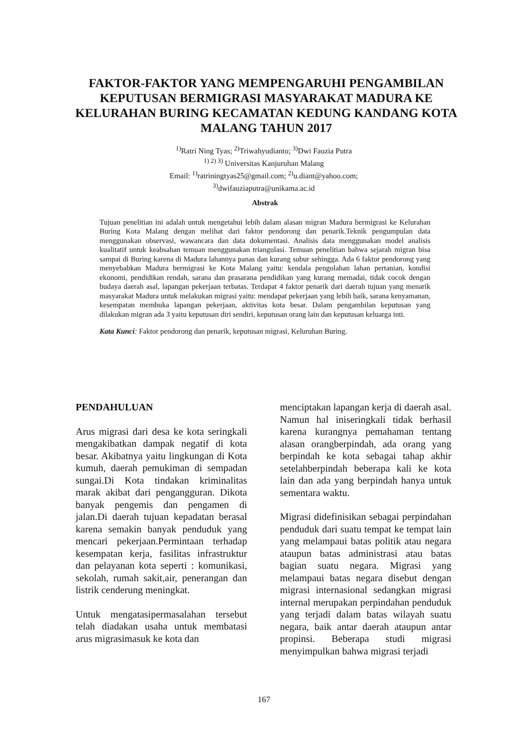FAKTOR-FAKTOR YANG MEMPENGARUHI PENGAMBILAN KEPUTUSAN BERMIGRASI MASYARAKAT MADURA KE KELURAHAN BURING KECAMATAN KEDUNG KANDANG KOTA MALANG TAHUN 2017
<sup>1)</sup> Ratri Ning Tyas; <sup>2)</sup>Triwahyudianto; <sup>3)</sup>Dwi Fauzia Putra
<sup>1) 2) 3)</sup> Universitas Kanjuruhan Malang
Email: <sup>1)</sup>ratriningtyas25@gmail.com; <sup>2)</sup>u.diant@yahoo.com;
<sup>3)</sup> dwifauziaputra@unikama.ac.id
Abstrak
Tujuan penelitian ini adalah untuk mengetahui lebih dalam alasan migran Madura bermigrasi ke Kelurahan Buring Kota Malang dengan melihat dari faktor pendorong dan penarik.Teknik pengumpulan data menggunakan observasi, wawancara dan data dokumentasi. Analisis data menggunakan model analisis kualitatif untuk keabsahan temuan menggunakan triangulasi. Temuan penelitian bahwa sejarah migran bisa sampai di Buring karena di Madura lahannya panas dan kurang subur sehingga. Ada 6 faktor pendorong yang menyebabkan Madura bermigrasi ke Kota Malang yaitu: kendala pengolahan lahan pertanian, kondisi ekonomi, pendidikan rendah, sarana dan prasarana pendidikan yang kurang memadai, tidak cocok dengan budaya daerah asal, lapangan pekerjaan terbatas. Terdapat 4 faktor penarik dari daerah tujuan yang menarik masyarakat Madura untuk melakukan migrasi yaitu: mendapat pekerjaan yang lebih baik, sarana kenyamanan, kesempatan membuka lapangan pekerjaan, aktivitas kota besar. Dalam pengambilan keputusan yang dilakukan migran ada 3 yaitu keputusan diri sendiri, keputusan orang lain dan keputusan keluarga inti.
Kata Kunci: Faktor pendorong dan penarik, keputusan migrasi, Keluruhan Buring.
PENDAHULUAN
Arus migrasi dari desa ke kota seringkali mengakibatkan dampak negatif di kota besar. Akibatnya yaitu lingkungan di Kota kumuh, daerah pemukiman di sempadan sungai.Di Kota tindakan kriminalitas marak akibat dari pengangguran. Dikota banyak pengemis dan pengamen di jalan.Di daerah tujuan kepadatan berasal karena semakin banyak penduduk yang mencari pekerjaan.Permintaan terhadap kesempatan kerja, fasilitas infrastruktur dan pelayanan kota seperti : komunikasi, sekolah, rumah sakit,air, penerangan dan listrik cenderung meningkat.
Untuk mengatasipermasalahan tersebut telah diadakan usaha untuk membatasi arus migrasimasuk ke kota dan
menciptakan lapangan kerja di daerah asal. Namun hal iniseringkali tidak berhasil karena kurangnya pemahaman tentang alasan orangberpindah, ada orang yang berpindah ke kota sebagai tahap akhir setelahberpindah beberapa kali ke kota lain dan ada yang berpindah hanya untuk sementara waktu.
Migrasi didefinisikan sebagai perpindahan penduduk dari suatu tempat ke tempat lain yang melampaui batas politik atau negara ataupun batas administrasi atau batas bagian suatu negara. Migrasi yang melampaui batas negara disebut dengan migrasi internasional sedangkan migrasi internal merupakan perpindahan penduduk yang terjadi dalam batas wilayah suatu negara, baik antar daerah ataupun antar propinsi. Beberapa studi migrasi menyimpulkan bahwa migrasi terjadi
167